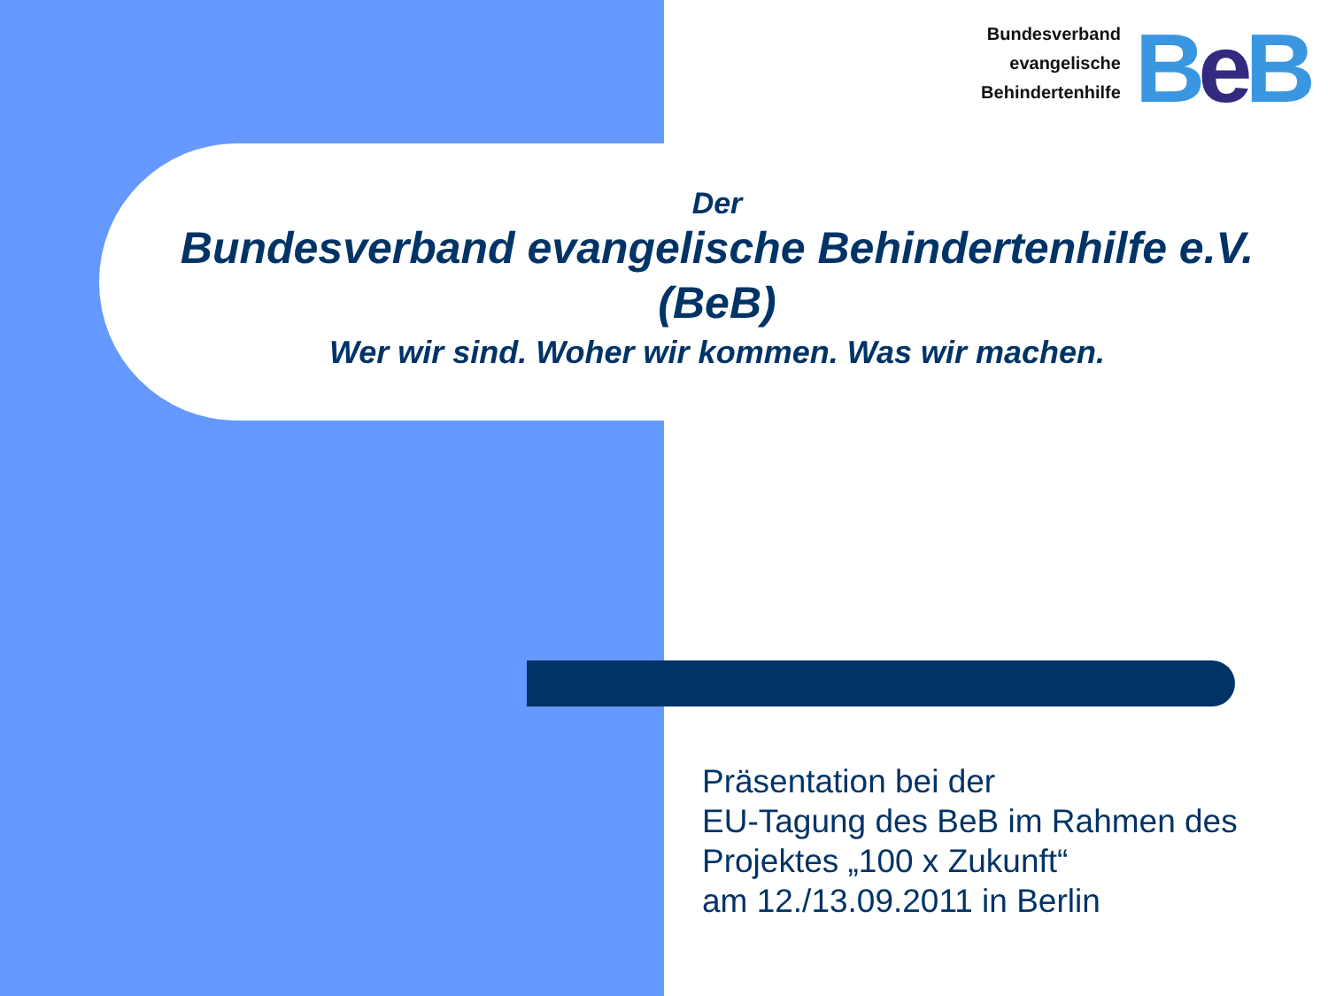Bundesverband
evangelische
Behindertenhilfe
BeB
Der
Bundesverband evangelische Behindertenhilfe e.V.
(BeB)
Wer wir sind. Woher wir kommen. Was wir machen.
Präsentation bei der
EU-Tagung des BeB im Rahmen des
Projektes „100 x Zukunft“
am 12./13.09.2011 in Berlin